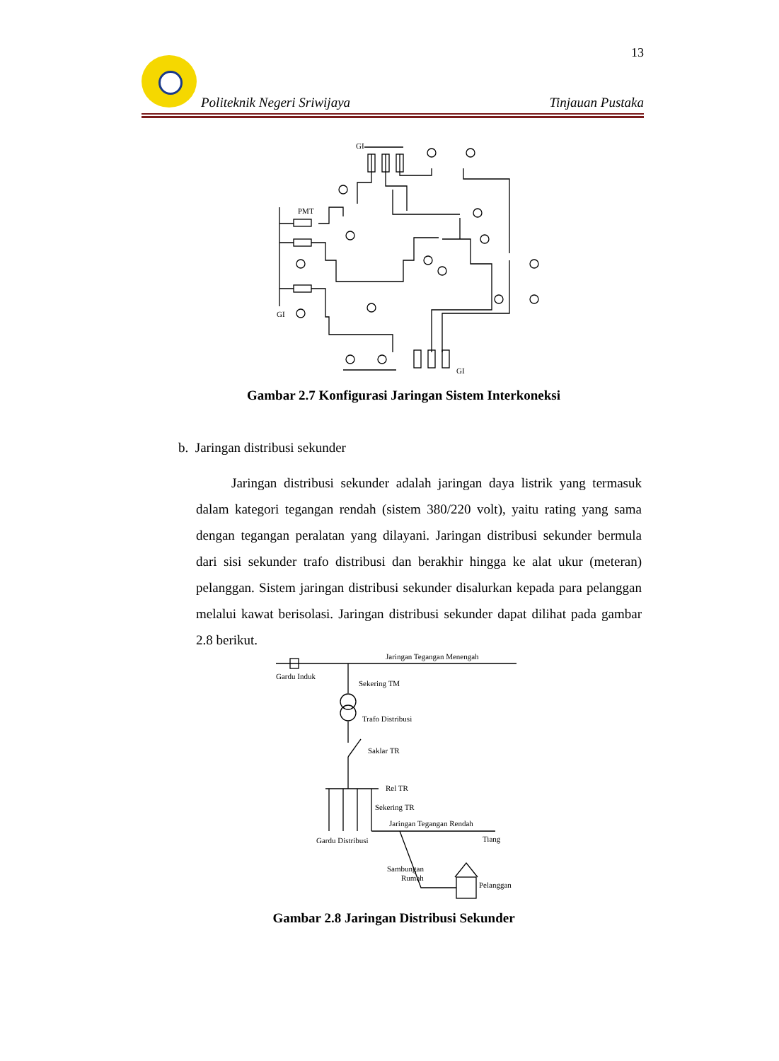13
Politeknik Negeri Sriwijaya Tinjauan Pustaka
GI
PMT
GI
GI
Gambar 2.7 Konfigurasi Jaringan Sistem Interkoneksi
b. Jaringan distribusi sekunder
Jaringan distribusi sekunder adalah jaringan daya listrik yang termasuk dalam kategori tegangan rendah (sistem 380/220 volt), yaitu rating yang sama dengan tegangan peralatan yang dilayani. Jaringan distribusi sekunder bermula dari sisi sekunder trafo distribusi dan berakhir hingga ke alat ukur (meteran) pelanggan. Sistem jaringan distribusi sekunder disalurkan kepada para pelanggan melalui kawat berisolasi. Jaringan distribusi sekunder dapat dilihat pada gambar 2.8 berikut.
Jaringan Tegangan Menengah
Gardu Induk
Sekering TM
Trafo Distribusi
Saklar TR
Rel TR
Sekering TR
Jaringan Tegangan Rendah
Gardu Distribusi
Tiang
Sambungan
Rumah
Pelanggan
Gambar 2.8 Jaringan Distribusi Sekunder